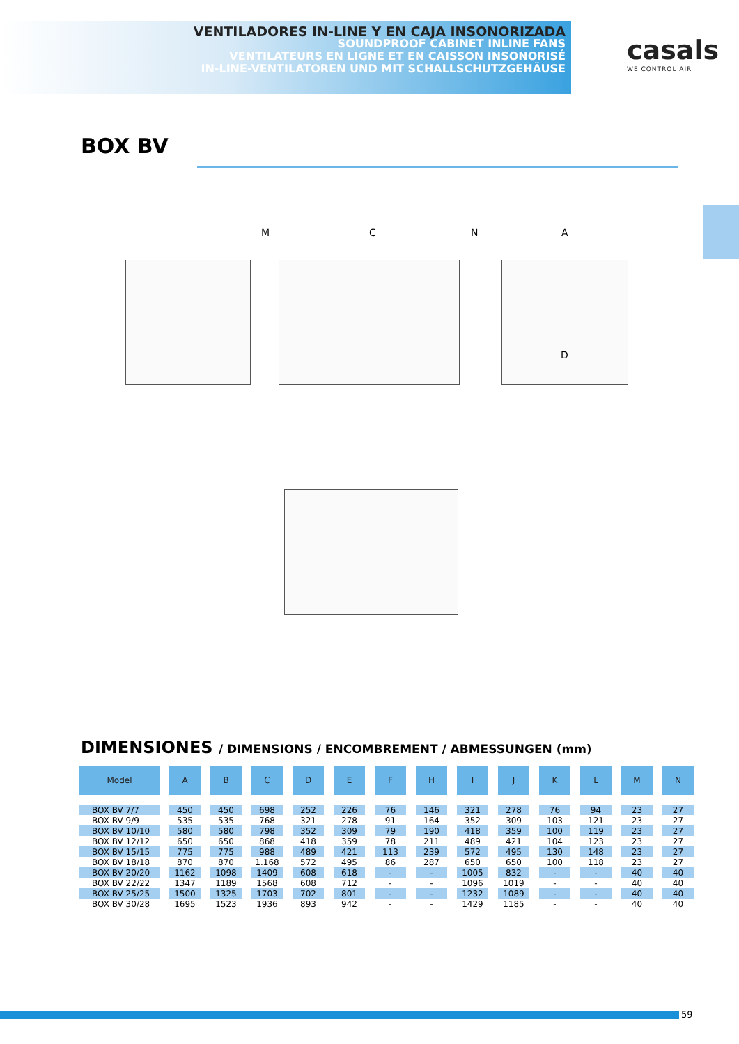VENTILADORES IN-LINE Y EN CAJA INSONORIZADA
SOUNDPROOF CABINET INLINE FANS
VENTILATEURS EN LIGNE ET EN CAISSON INSONORISÉ
IN-LINE-VENTILATOREN UND MIT SCHALLSCHUTZGEHÄUSE
casals
WE CONTROL AIR
BOX BV
M C N A
D
DIMENSIONES / DIMENSIONS / ENCOMBREMENT / ABMESSUNGEN (mm)
| Model | A | B | C | D | E | F | H | I | J | K | L | M | N |
| --- | --- | --- | --- | --- | --- | --- | --- | --- | --- | --- | --- | --- | --- |
| BOX BV 7/7 | 450 | 450 | 698 | 252 | 226 | 76 | 146 | 321 | 278 | 76 | 94 | 23 | 27 |
| BOX BV 9/9 | 535 | 535 | 768 | 321 | 278 | 91 | 164 | 352 | 309 | 103 | 121 | 23 | 27 |
| BOX BV 10/10 | 580 | 580 | 798 | 352 | 309 | 79 | 190 | 418 | 359 | 100 | 119 | 23 | 27 |
| BOX BV 12/12 | 650 | 650 | 868 | 418 | 359 | 78 | 211 | 489 | 421 | 104 | 123 | 23 | 27 |
| BOX BV 15/15 | 775 | 775 | 988 | 489 | 421 | 113 | 239 | 572 | 495 | 130 | 148 | 23 | 27 |
| BOX BV 18/18 | 870 | 870 | 1.168 | 572 | 495 | 86 | 287 | 650 | 650 | 100 | 118 | 23 | 27 |
| BOX BV 20/20 | 1162 | 1098 | 1409 | 608 | 618 | - | - | 1005 | 832 | - | - | 40 | 40 |
| BOX BV 22/22 | 1347 | 1189 | 1568 | 608 | 712 | - | - | 1096 | 1019 | - | - | 40 | 40 |
| BOX BV 25/25 | 1500 | 1325 | 1703 | 702 | 801 | - | - | 1232 | 1089 | - | - | 40 | 40 |
| BOX BV 30/28 | 1695 | 1523 | 1936 | 893 | 942 | - | - | 1429 | 1185 | - | - | 40 | 40 |
59